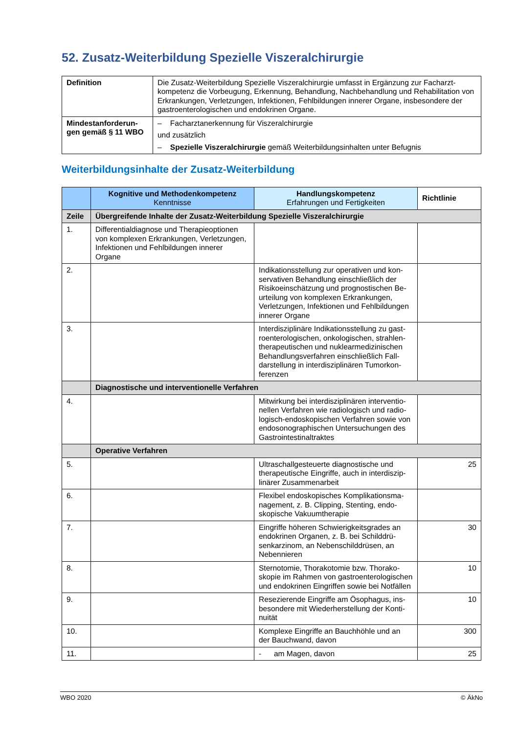52. Zusatz-Weiterbildung Spezielle Viszeralchirurgie
| Definition | Die Zusatz-Weiterbildung Spezielle Viszeralchirurgie umfasst in Ergänzung zur Facharzt­kompetenz die Vorbeugung, Erkennung, Behandlung, Nachbehandlung und Rehabilitation von Erkrankungen, Verletzungen, Infektionen, Fehlbildungen innerer Organe, insbesondere der gastroenterologischen und endokrinen Organe. |
| Mindestanforderun­gen gemäß § 11 WBO | – Facharztanerkennung für Viszeralchirurgie und zusätzlich – Spezielle Viszeralchirurgie gemäß Weiterbildungsinhalten unter Befugnis |
Weiterbildungsinhalte der Zusatz-Weiterbildung
| | Kognitive und Methodenkompetenz Kenntnisse | Handlungskompetenz Erfahrungen und Fertigkeiten | Richtlinie |
| --- | --- | --- | --- |
| Zeile | Übergreifende Inhalte der Zusatz-Weiterbildung Spezielle Viszeralchirurgie | | |
| 1. | Differentialdiagnose und Therapieoptionen von komplexen Erkrankungen, Verletzun­gen, Infektionen und Fehlbildungen innerer Organe | | |
| 2. | | Indikationsstellung zur operativen und kon­servativen Behandlung einschließlich der Risikoeinschätzung und prognostischen Be­urteilung von komplexen Erkrankungen, Verletzungen, Infektionen und Fehlbildun­gen innerer Organe | |
| 3. | | Interdisziplinäre Indikationsstellung zu gast­roenterologischen, onkologischen, strahlen­therapeutischen und nuklearmedizinischen Behandlungsverfahren einschließlich Fall­darstellung in interdisziplinären Tumorkon­ferenzen | |
| | Diagnostische und interventionelle Verfahren | | |
| 4. | | Mitwirkung bei interdisziplinären interventio­nellen Verfahren wie radiologisch und radio­logisch-endoskopischen Verfahren sowie von endosonographischen Untersuchungen des Gastrointestinaltraktes | |
| | Operative Verfahren | | |
| 5. | | Ultraschallgesteuerte diagnostische und therapeutische Eingriffe, auch in interdiszip­linärer Zusammenarbeit | 25 |
| 6. | | Flexibel endoskopisches Komplikationsma­nagement, z. B. Clipping, Stenting, endo­skopische Vakuumtherapie | |
| 7. | | Eingriffe höheren Schwierigkeitsgrades an endokrinen Organen, z. B. bei Schilddrü­senkarzinom, an Nebenschilddrüsen, an Nebennieren | 30 |
| 8. | | Sternotomie, Thorakotomie bzw. Thorako­skopie im Rahmen von gastroenterologi­schen und endokrinen Eingriffen sowie bei Notfällen | 10 |
| 9. | | Resezierende Eingriffe am Ösophagus, ins­besondere mit Wiederherstellung der Konti­nuität | 10 |
| 10. | | Komplexe Eingriffe an Bauchhöhle und an der Bauchwand, davon | 300 |
| 11. | | - am Magen, davon | 25 |
WBO 2020 © ÄkNo